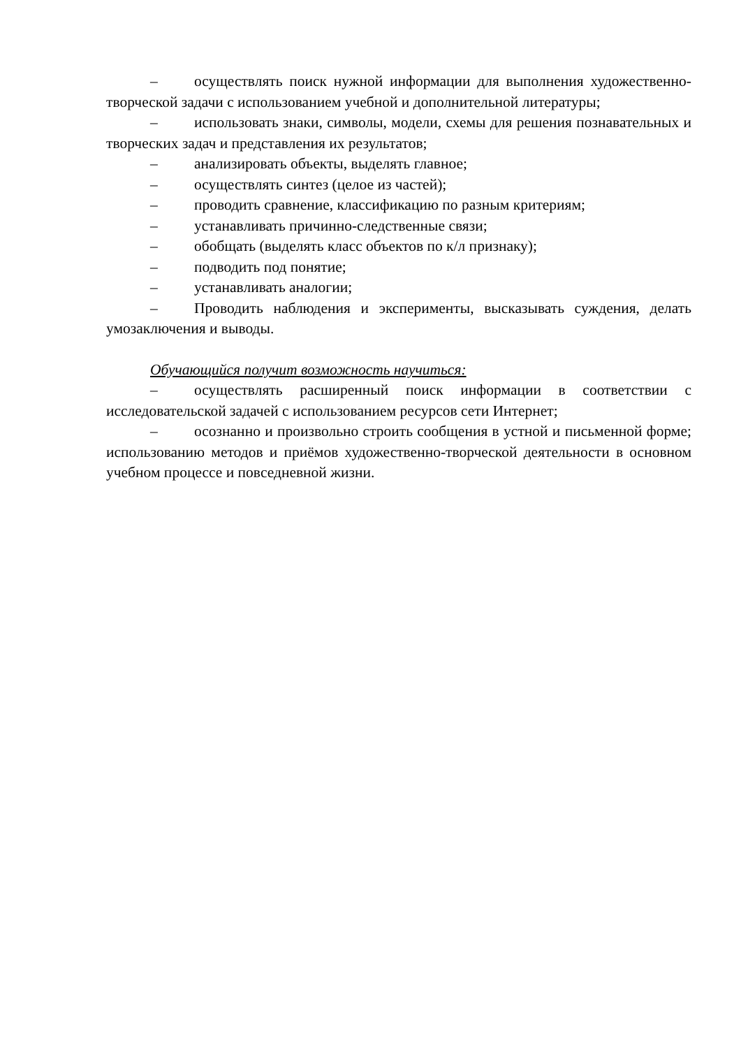– осуществлять поиск нужной информации для выполнения художественно-творческой задачи с использованием учебной и дополнительной литературы;
– использовать знаки, символы, модели, схемы для решения познавательных и творческих задач и представления их результатов;
– анализировать объекты, выделять главное;
– осуществлять синтез (целое из частей);
– проводить сравнение, классификацию по разным критериям;
– устанавливать причинно-следственные связи;
– обобщать (выделять класс объектов по к/л признаку);
– подводить под понятие;
– устанавливать аналогии;
– Проводить наблюдения и эксперименты, высказывать суждения, делать умозаключения и выводы.
Обучающийся получит возможность научиться:
– осуществлять расширенный поиск информации в соответствии с исследовательской задачей с использованием ресурсов сети Интернет;
– осознанно и произвольно строить сообщения в устной и письменной форме; использованию методов и приёмов художественно-творческой деятельности в основном учебном процессе и повседневной жизни.